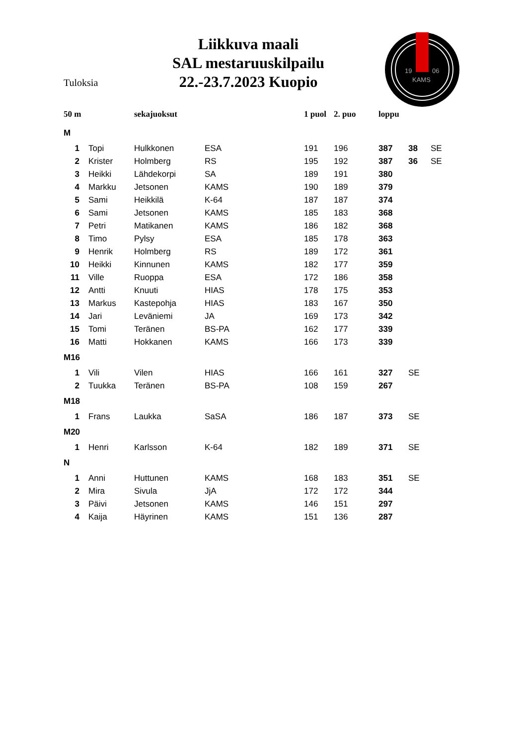Tuloksia
Liikkuva maali
SAL mestaruuskilpailu
22.-23.7.2023 Kuopio
19
06
KAMS
| 50 m | | sekajuoksut | | | 1 puol | 2. puo | loppu | | |
| --- | --- | --- | --- | --- | --- | --- | --- | --- | --- |
| M | | | | | | | | | |
| 1 | Topi | Hulkkonen | ESA | | 191 | 196 | 387 | 38 | SE |
| 2 | Krister | Holmberg | RS | | 195 | 192 | 387 | 36 | SE |
| 3 | Heikki | Lähdekorpi | SA | | 189 | 191 | 380 | | |
| 4 | Markku | Jetsonen | KAMS | | 190 | 189 | 379 | | |
| 5 | Sami | Heikkilä | K-64 | | 187 | 187 | 374 | | |
| 6 | Sami | Jetsonen | KAMS | | 185 | 183 | 368 | | |
| 7 | Petri | Matikanen | KAMS | | 186 | 182 | 368 | | |
| 8 | Timo | Pylsy | ESA | | 185 | 178 | 363 | | |
| 9 | Henrik | Holmberg | RS | | 189 | 172 | 361 | | |
| 10 | Heikki | Kinnunen | KAMS | | 182 | 177 | 359 | | |
| 11 | Ville | Ruoppa | ESA | | 172 | 186 | 358 | | |
| 12 | Antti | Knuuti | HIAS | | 178 | 175 | 353 | | |
| 13 | Markus | Kastepohja | HIAS | | 183 | 167 | 350 | | |
| 14 | Jari | Leväniemi | JA | | 169 | 173 | 342 | | |
| 15 | Tomi | Teränen | BS-PA | | 162 | 177 | 339 | | |
| 16 | Matti | Hokkanen | KAMS | | 166 | 173 | 339 | | |
| M16 | | | | | | | | | |
| 1 | Vili | Vilen | HIAS | | 166 | 161 | 327 | SE | |
| 2 | Tuukka | Teränen | BS-PA | | 108 | 159 | 267 | | |
| M18 | | | | | | | | | |
| 1 | Frans | Laukka | SaSA | | 186 | 187 | 373 | SE | |
| M20 | | | | | | | | | |
| 1 | Henri | Karlsson | K-64 | | 182 | 189 | 371 | SE | |
| N | | | | | | | | | |
| 1 | Anni | Huttunen | KAMS | | 168 | 183 | 351 | SE | |
| 2 | Mira | Sivula | JjA | | 172 | 172 | 344 | | |
| 3 | Päivi | Jetsonen | KAMS | | 146 | 151 | 297 | | |
| 4 | Kaija | Häyrinen | KAMS | | 151 | 136 | 287 | | |